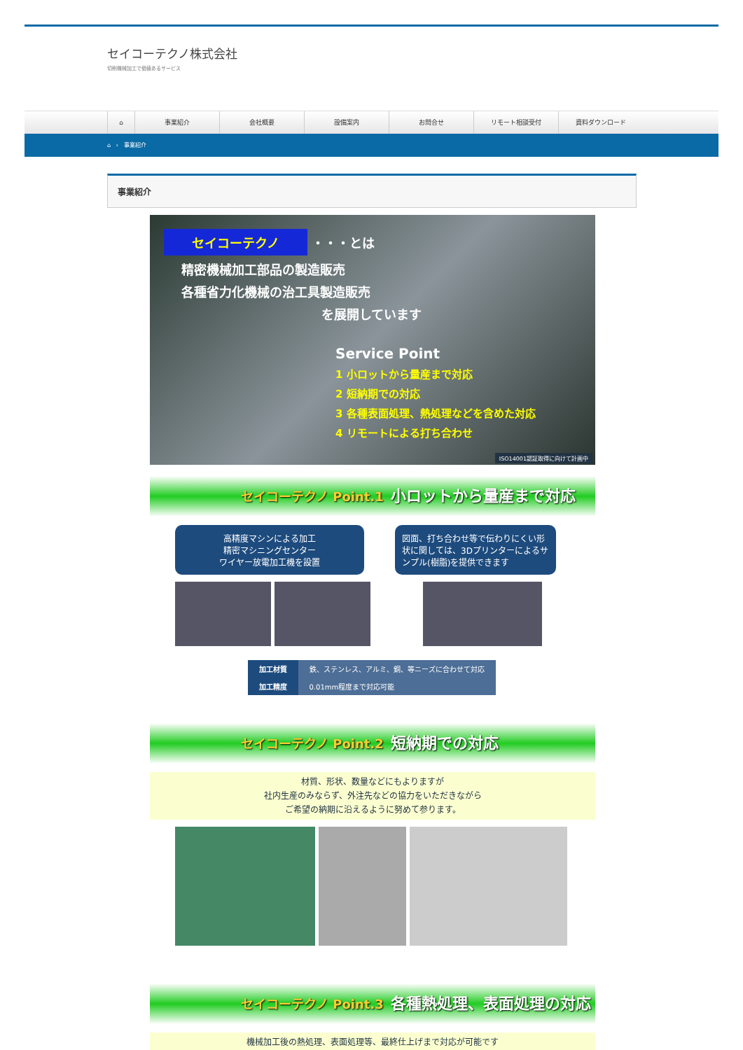セイコーテクノ株式会社
切削機械加工で価値あるサービス
⌂ 事業紹介 会社概要 設備案内 お問合せ リモート相談受付 資料ダウンロード
⌂ › 事業紹介
事業紹介
セイコーテクノ ・・・とは
精密機械加工部品の製造販売
各種省力化機械の治工具製造販売
を展開しています
Service Point
1 小ロットから量産まで対応
2 短納期での対応
3 各種表面処理、熱処理などを含めた対応
4 リモートによる打ち合わせ
ISO14001認証取得に向けて計画中
セイコーテクノ Point.1 小ロットから量産まで対応
高精度マシンによる加工
精密マシニングセンター
ワイヤー放電加工機を設置
図面、打ち合わせ等で伝わりにくい形状に関しては、3Dプリンターによるサンプル(樹脂)を提供できます
| 加工材質 | 鉄、ステンレス、アルミ、銅、等ニーズに合わせて対応 |
| 加工精度 | 0.01mm程度まで対応可能 |
セイコーテクノ Point.2 短納期での対応
材質、形状、数量などにもよりますが
社内生産のみならず、外注先などの協力をいただきながら
ご希望の納期に沿えるように努めて参ります。
セイコーテクノ Point.3 各種熱処理、表面処理の対応
機械加工後の熱処理、表面処理等、最終仕上げまで対応が可能です